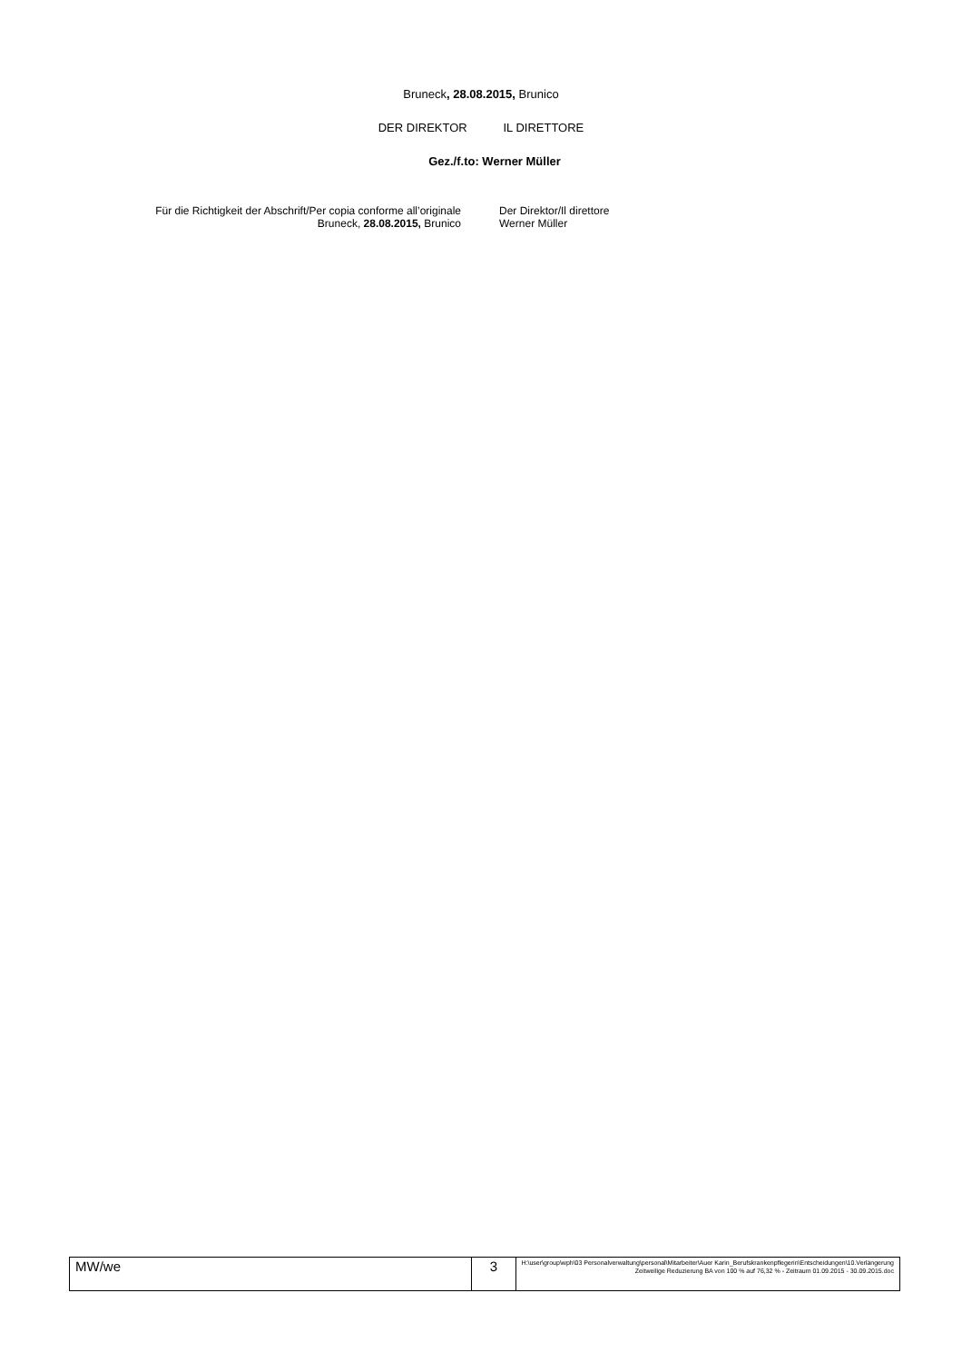Bruneck, 28.08.2015, Brunico
DER DIREKTOR IL DIRETTORE
Gez./f.to: Werner Müller
Für die Richtigkeit der Abschrift/Per copia conforme all’originale
Bruneck, 28.08.2015, Brunico
Der Direktor/Il direttore
Werner Müller
| MW/we | 3 | H:\user\group\wph\03 Personalverwaltung\personal\Mitarbeiter\Auer Karin_Berufskrankenpflegerin\Entscheidungen\10.Verlängerung Zeitweilige Reduzierung BA von 100 % auf 76,32 % - Zeitraum 01.09.2015 - 30.09.2015.doc |